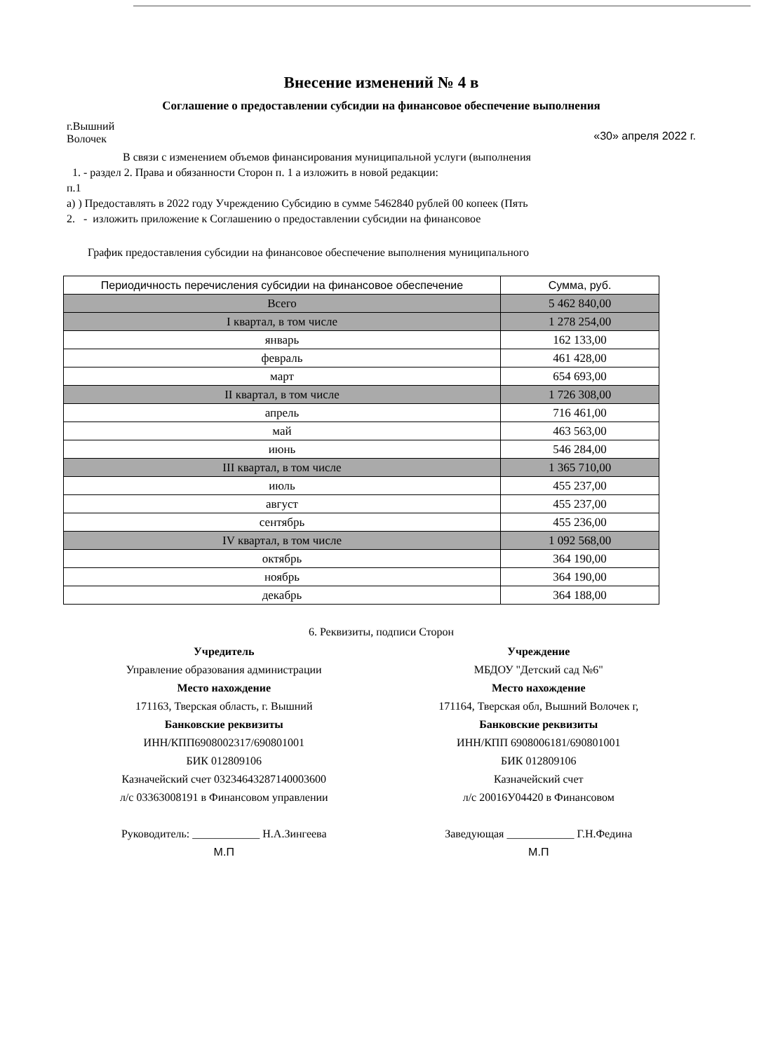Внесение изменений № 4 в
Соглашение о предоставлении субсидии на финансовое обеспечение выполнения
г.Вышний
Волочек
«30» апреля 2022 г.
В связи с изменением объемов финансирования муниципальной услуги (выполнения
1. - раздел 2. Права и обязанности Сторон п. 1 а изложить в новой редакции:
п.1
а) ) Предоставлять в 2022 году Учреждению Субсидию в сумме 5462840 рублей 00 копеек (Пять
2. - изложить приложение к Соглашению о предоставлении субсидии на финансовое
График предоставления субсидии на финансовое обеспечение выполнения муниципального
| Периодичность перечисления субсидии на финансовое обеспечение | Сумма, руб. |
| --- | --- |
| Всего | 5 462 840,00 |
| I квартал, в том числе | 1 278 254,00 |
| январь | 162 133,00 |
| февраль | 461 428,00 |
| март | 654 693,00 |
| II квартал, в том числе | 1 726 308,00 |
| апрель | 716 461,00 |
| май | 463 563,00 |
| июнь | 546 284,00 |
| III квартал, в том числе | 1 365 710,00 |
| июль | 455 237,00 |
| август | 455 237,00 |
| сентябрь | 455 236,00 |
| IV квартал, в том числе | 1 092 568,00 |
| октябрь | 364 190,00 |
| ноябрь | 364 190,00 |
| декабрь | 364 188,00 |
6. Реквизиты, подписи Сторон
Учредитель
Управление образования администрации
Место нахождение
171163, Тверская область, г. Вышний
Банковские реквизиты
ИНН/КПП6908002317/690801001
БИК 012809106
Казначейский счет 03234643287140003600
л/с 03363008191 в Финансовом управлении
Руководитель: ____________ Н.А.Зингеева
М.П
Учреждение
МБДОУ "Детский сад №6"
Место нахождение
171164, Тверская обл, Вышний Волочек г,
Банковские реквизиты
ИНН/КПП 6908006181/690801001
БИК 012809106
Казначейский счет
л/с 20016У04420 в Финансовом
Заведующая ____________ Г.Н.Федина
М.П